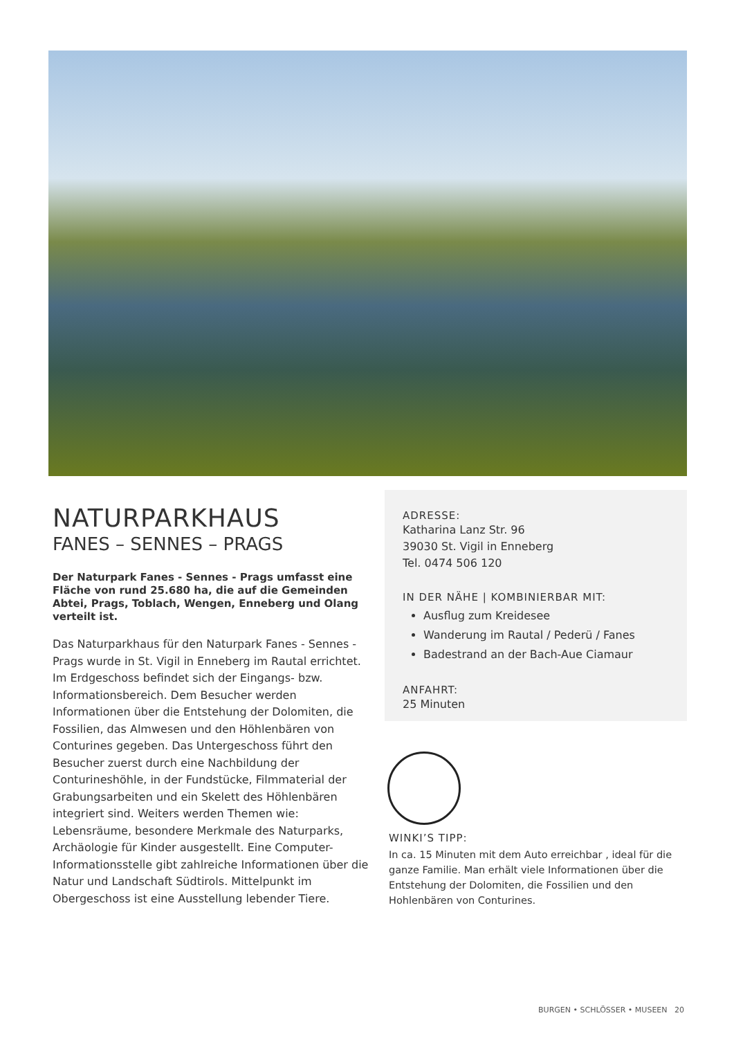NATURPARKHAUS
FANES – SENNES – PRAGS
Der Naturpark Fanes - Sennes - Prags umfasst eine Fläche von rund 25.680 ha, die auf die Gemeinden Abtei, Prags, Toblach, Wengen, Enneberg und Olang verteilt ist.
Das Naturparkhaus für den Naturpark Fanes - Sennes - Prags wurde in St. Vigil in Enneberg im Rautal errichtet. Im Erdgeschoss befindet sich der Eingangs- bzw. Informationsbereich. Dem Besucher werden Informationen über die Entstehung der Dolomiten, die Fossilien, das Almwesen und den Höhlenbären von Conturines gegeben. Das Untergeschoss führt den Besucher zuerst durch eine Nachbildung der Conturineshöhle, in der Fundstücke, Filmmaterial der Grabungsarbeiten und ein Skelett des Höhlenbären integriert sind. Weiters werden Themen wie: Lebensräume, besondere Merkmale des Naturparks, Archäologie für Kinder ausgestellt. Eine Computer-Informationsstelle gibt zahlreiche Informationen über die Natur und Landschaft Südtirols. Mittelpunkt im Obergeschoss ist eine Ausstellung lebender Tiere.
ADRESSE:
Katharina Lanz Str. 96
39030 St. Vigil in Enneberg
Tel. 0474 506 120
IN DER NÄHE | KOMBINIERBAR MIT:
Ausflug zum Kreidesee
Wanderung im Rautal / Pederü / Fanes
Badestrand an der Bach-Aue Ciamaur
ANFAHRT:
25 Minuten
WINKI’S TIPP:
In ca. 15 Minuten mit dem Auto erreichbar , ideal für die ganze Familie. Man erhält viele Informationen über die Entstehung der Dolomiten, die Fossilien und den Hohlenbären von Conturines.
BURGEN • SCHLÖSSER • MUSEEN 20